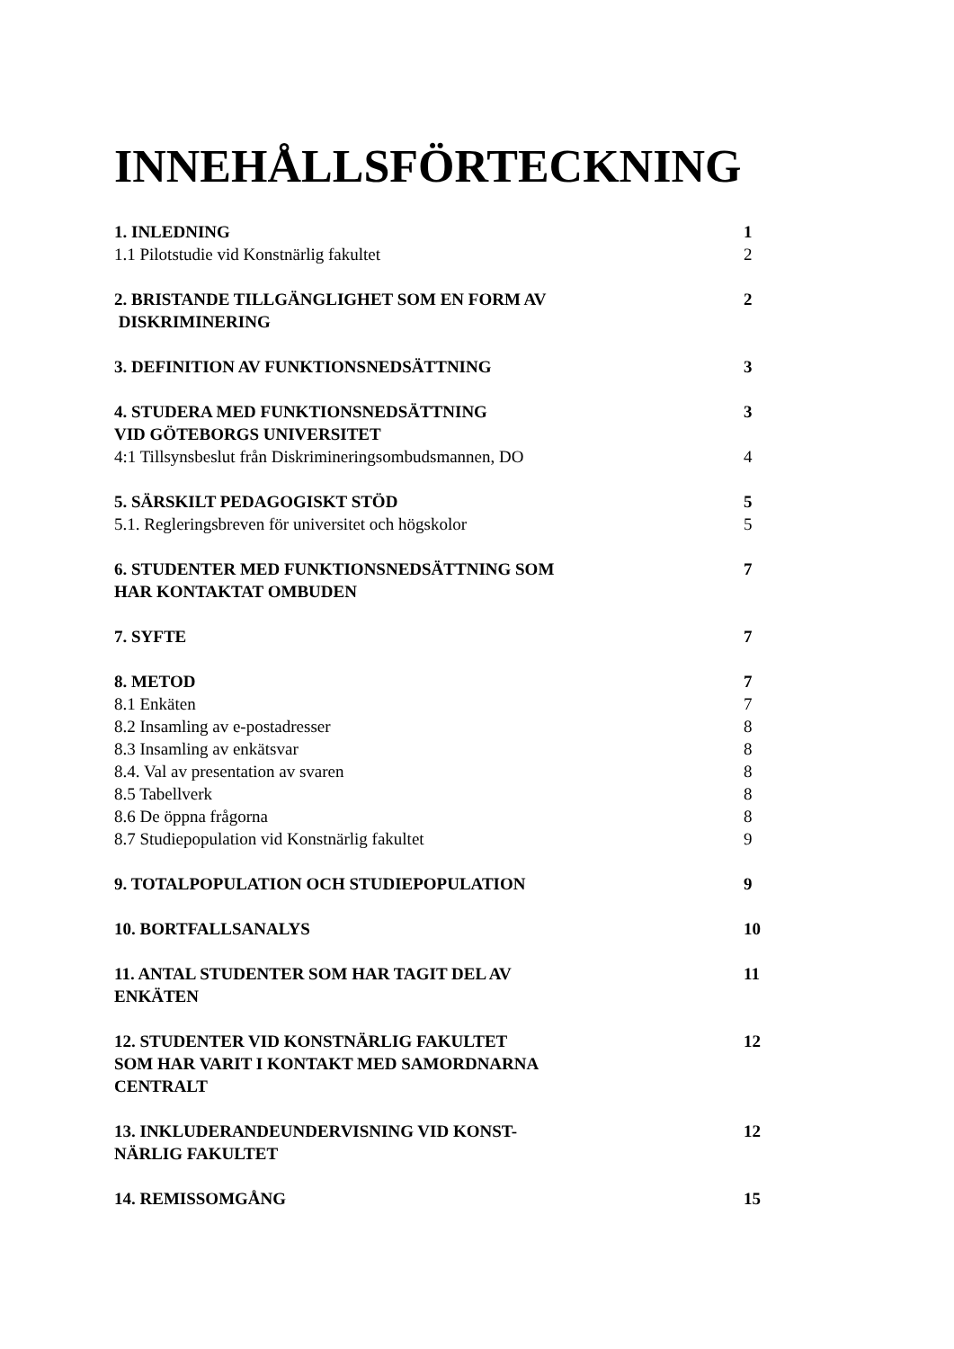INNEHÅLLSFÖRTECKNING
1. INLEDNING 1
1.1 Pilotstudie vid Konstnärlig fakultet 2
2. BRISTANDE TILLGÄNGLIGHET SOM EN FORM AV
DISKRIMINERING 2
3. DEFINITION AV FUNKTIONSNEDSÄTTNING 3
4. STUDERA MED FUNKTIONSNEDSÄTTNING
VID GÖTEBORGS UNIVERSITET 3
4:1 Tillsynsbeslut från Diskrimineringsombudsmannen, DO 4
5. SÄRSKILT PEDAGOGISKT STÖD 5
5.1. Regleringsbreven för universitet och högskolor 5
6. STUDENTER MED FUNKTIONSNEDSÄTTNING SOM
HAR KONTAKTAT OMBUDEN 7
7. SYFTE 7
8. METOD 7
8.1 Enkäten 7
8.2 Insamling av e-postadresser 8
8.3 Insamling av enkätsvar 8
8.4. Val av presentation av svaren 8
8.5 Tabellverk 8
8.6 De öppna frågorna 8
8.7 Studiepopulation vid Konstnärlig fakultet 9
9. TOTALPOPULATION OCH STUDIEPOPULATION 9
10. BORTFALLSANALYS 10
11. ANTAL STUDENTER SOM HAR TAGIT DEL AV
ENKÄTEN 11
12. STUDENTER VID KONSTNÄRLIG FAKULTET
SOM HAR VARIT I KONTAKT MED SAMORDNARNA
CENTRALT 12
13. INKLUDERANDEUNDERVISNING VID KONST-
NÄRLIG FAKULTET 12
14. REMISSOMGÅNG 15